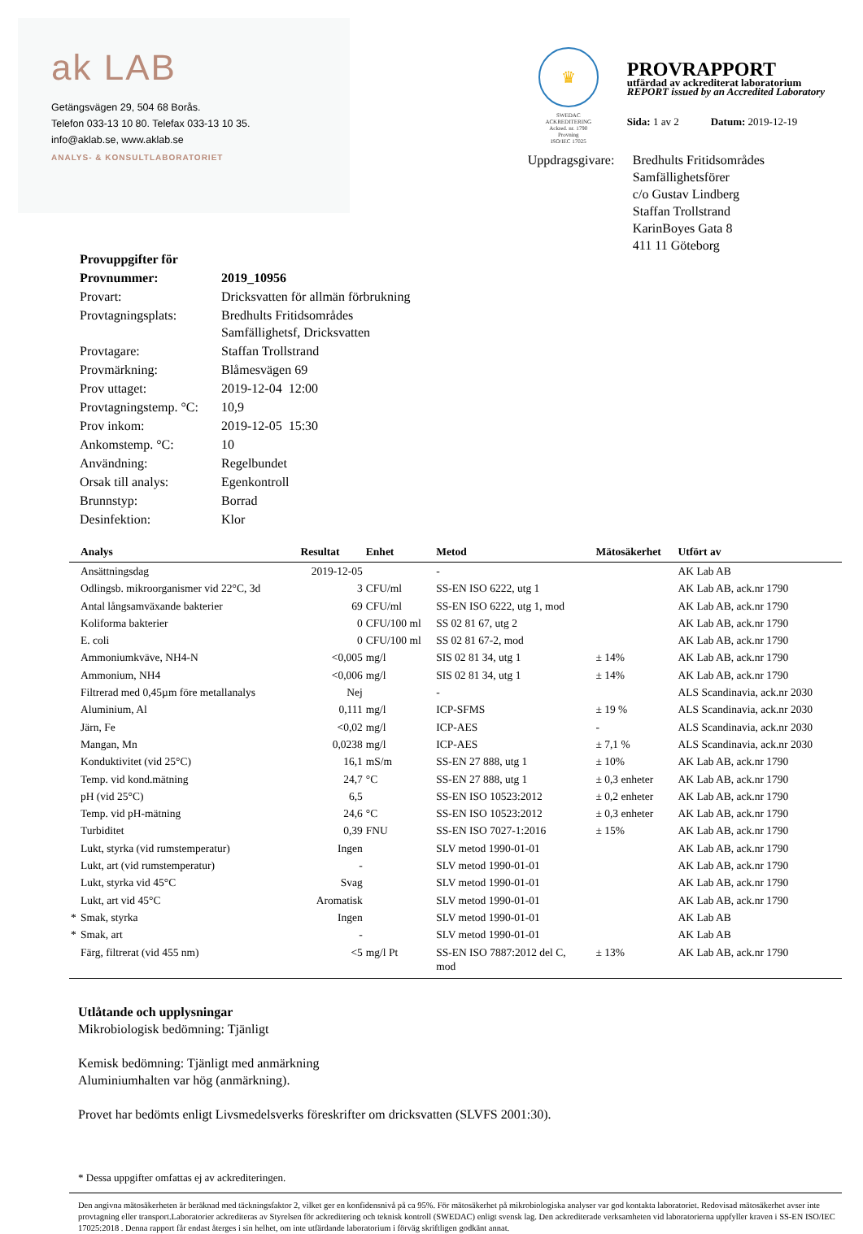ak LAB
Getängsvägen 29, 504 68 Borås.
Telefon 033-13 10 80. Telefax 033-13 10 35.
info@aklab.se, www.aklab.se
ANALYS- & KONSULTLABORATORIET
♛
SWEDAC ACKREDITERING
Ackred. nr. 1790
Provning
ISO/IEC 17025
PROVRAPPORT
utfärdad av ackrediterat laboratorium
REPORT issued by an Accredited Laboratory
Sida: 1 av 2 Datum: 2019-12-19
Uppdragsgivare:
Bredhults Fritidsområdes Samfällighetsförer
c/o Gustav Lindberg
Staffan Trollstrand
KarinBoyes Gata 8
411 11 Göteborg
| Provuppgifter för | |
| Provnummer: | 2019_10956 |
| Provart: | Dricksvatten för allmän förbrukning |
| Provtagningsplats: | Bredhults Fritidsområdes Samfällighetsf, Dricksvatten |
| Provtagare: | Staffan Trollstrand |
| Provmärkning: | Blåmesvägen 69 |
| Prov uttaget: | 2019-12-04 12:00 |
| Provtagningstemp. °C: | 10,9 |
| Prov inkom: | 2019-12-05 15:30 |
| Ankomstemp. °C: | 10 |
| Användning: | Regelbundet |
| Orsak till analys: | Egenkontroll |
| Brunnstyp: | Borrad |
| Desinfektion: | Klor |
| | Analys | Resultat | Enhet | Metod | Mätosäkerhet | Utfört av |
| --- | --- | --- | --- | --- | --- | --- |
| | Ansättningsdag | 2019-12-05 | | - | | AK Lab AB |
| | Odlingsb. mikroorganismer vid 22°C, 3d | 3 | CFU/ml | SS-EN ISO 6222, utg 1 | | AK Lab AB, ack.nr 1790 |
| | Antal långsamväxande bakterier | 69 | CFU/ml | SS-EN ISO 6222, utg 1, mod | | AK Lab AB, ack.nr 1790 |
| | Koliforma bakterier | 0 | CFU/100 ml | SS 02 81 67, utg 2 | | AK Lab AB, ack.nr 1790 |
| | E. coli | 0 | CFU/100 ml | SS 02 81 67-2, mod | | AK Lab AB, ack.nr 1790 |
| | Ammoniumkväve, NH4-N | <0,005 | mg/l | SIS 02 81 34, utg 1 | ± 14% | AK Lab AB, ack.nr 1790 |
| | Ammonium, NH4 | <0,006 | mg/l | SIS 02 81 34, utg 1 | ± 14% | AK Lab AB, ack.nr 1790 |
| | Filtrerad med 0,45µm före metallanalys | Nej | | - | | ALS Scandinavia, ack.nr 2030 |
| | Aluminium, Al | 0,111 | mg/l | ICP-SFMS | ± 19 % | ALS Scandinavia, ack.nr 2030 |
| | Järn, Fe | <0,02 | mg/l | ICP-AES | - | ALS Scandinavia, ack.nr 2030 |
| | Mangan, Mn | 0,0238 | mg/l | ICP-AES | ± 7,1 % | ALS Scandinavia, ack.nr 2030 |
| | Konduktivitet (vid 25°C) | 16,1 | mS/m | SS-EN 27 888, utg 1 | ± 10% | AK Lab AB, ack.nr 1790 |
| | Temp. vid kond.mätning | 24,7 | °C | SS-EN 27 888, utg 1 | ± 0,3 enheter | AK Lab AB, ack.nr 1790 |
| | pH (vid 25°C) | 6,5 | | SS-EN ISO 10523:2012 | ± 0,2 enheter | AK Lab AB, ack.nr 1790 |
| | Temp. vid pH-mätning | 24,6 | °C | SS-EN ISO 10523:2012 | ± 0,3 enheter | AK Lab AB, ack.nr 1790 |
| | Turbiditet | 0,39 | FNU | SS-EN ISO 7027-1:2016 | ± 15% | AK Lab AB, ack.nr 1790 |
| | Lukt, styrka (vid rumstemperatur) | Ingen | | SLV metod 1990-01-01 | | AK Lab AB, ack.nr 1790 |
| | Lukt, art (vid rumstemperatur) | - | | SLV metod 1990-01-01 | | AK Lab AB, ack.nr 1790 |
| | Lukt, styrka vid 45°C | Svag | | SLV metod 1990-01-01 | | AK Lab AB, ack.nr 1790 |
| | Lukt, art vid 45°C | Aromatisk | | SLV metod 1990-01-01 | | AK Lab AB, ack.nr 1790 |
| * | Smak, styrka | Ingen | | SLV metod 1990-01-01 | | AK Lab AB |
| * | Smak, art | - | | SLV metod 1990-01-01 | | AK Lab AB |
| | Färg, filtrerat (vid 455 nm) | <5 | mg/l Pt | SS-EN ISO 7887:2012 del C, mod | ± 13% | AK Lab AB, ack.nr 1790 |
Utlåtande och upplysningar
Mikrobiologisk bedömning: Tjänligt
Kemisk bedömning: Tjänligt med anmärkning
Aluminiumhalten var hög (anmärkning).
Provet har bedömts enligt Livsmedelsverks föreskrifter om dricksvatten (SLVFS 2001:30).
* Dessa uppgifter omfattas ej av ackrediteringen.
Den angivna mätosäkerheten är beräknad med täckningsfaktor 2, vilket ger en konfidensnivå på ca 95%. För mätosäkerhet på mikrobiologiska analyser var god kontakta laboratoriet. Redovisad mätosäkerhet avser inte provtagning eller transport.Laboratorier ackrediteras av Styrelsen för ackreditering och teknisk kontroll (SWEDAC) enligt svensk lag. Den ackrediterade verksamheten vid laboratorierna uppfyller kraven i SS-EN ISO/IEC 17025:2018 . Denna rapport får endast återges i sin helhet, om inte utfärdande laboratorium i förväg skriftligen godkänt annat.